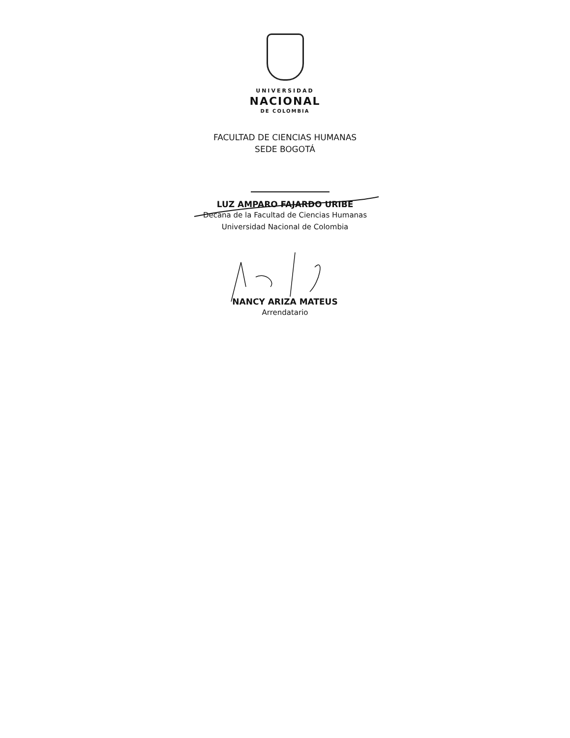UNIVERSIDAD
NACIONAL
DE COLOMBIA
FACULTAD DE CIENCIAS HUMANAS
SEDE BOGOTÁ
LUZ AMPARO FAJARDO URIBE
Decana de la Facultad de Ciencias Humanas
Universidad Nacional de Colombia
NANCY ARIZA MATEUS
Arrendatario